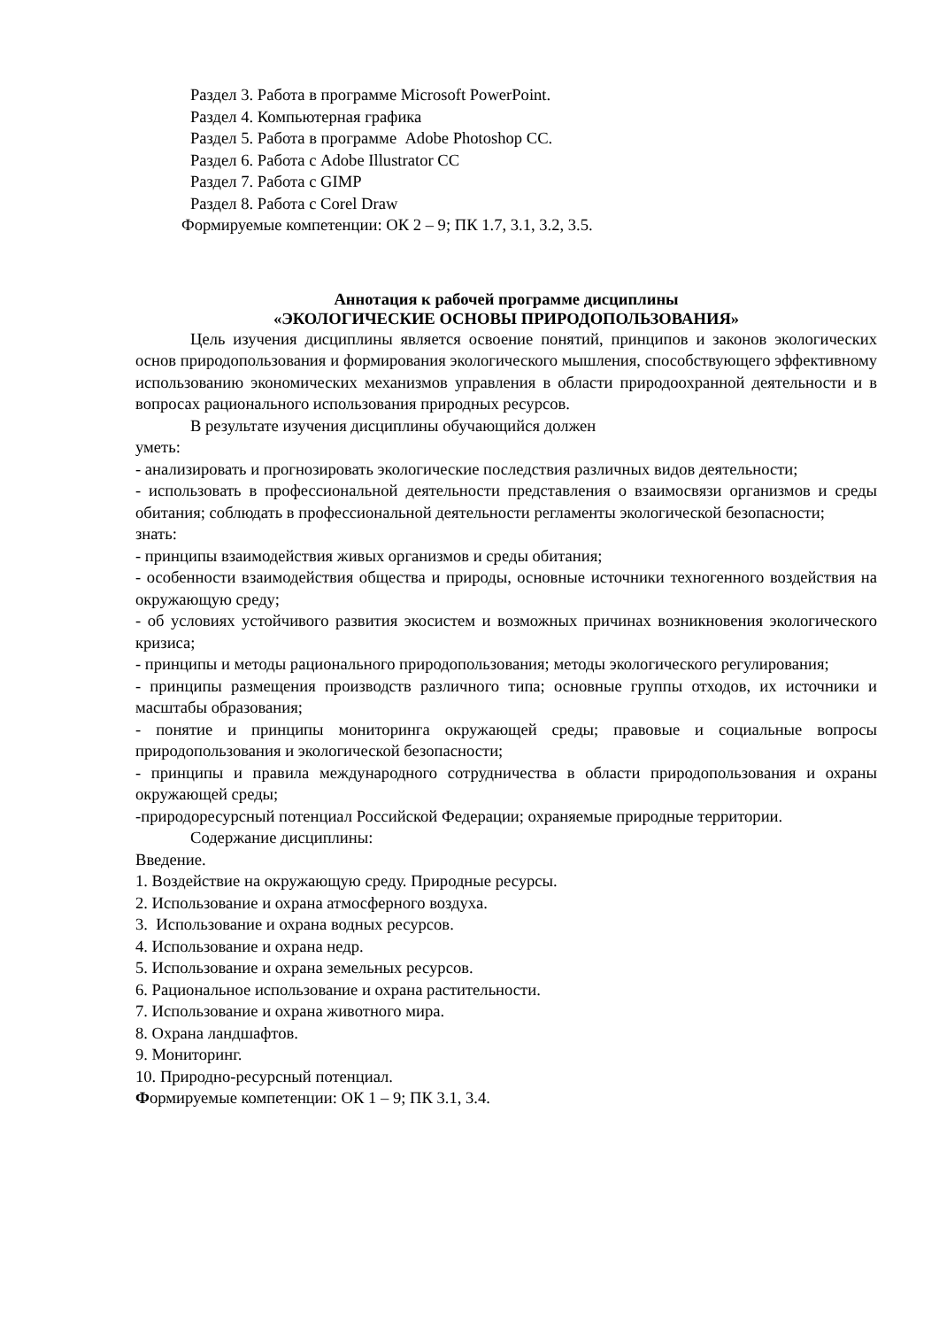Раздел 3. Работа в программе Microsoft PowerPoint.
Раздел 4. Компьютерная графика
Раздел 5. Работа в программе Adobe Photoshop CC.
Раздел 6. Работа с Adobe Illustrator CC
Раздел 7. Работа с GIMP
Раздел 8. Работа с Corel Draw
Формируемые компетенции: ОК 2 – 9; ПК 1.7, 3.1, 3.2, 3.5.
Аннотация к рабочей программе дисциплины
«ЭКОЛОГИЧЕСКИЕ ОСНОВЫ ПРИРОДОПОЛЬЗОВАНИЯ»
Цель изучения дисциплины является освоение понятий, принципов и законов экологических основ природопользования и формирования экологического мышления, способствующего эффективному использованию экономических механизмов управления в области природоохранной деятельности и в вопросах рационального использования природных ресурсов.
В результате изучения дисциплины обучающийся должен
уметь:
- анализировать и прогнозировать экологические последствия различных видов деятельности;
- использовать в профессиональной деятельности представления о взаимосвязи организмов и среды обитания; соблюдать в профессиональной деятельности регламенты экологической безопасности;
знать:
- принципы взаимодействия живых организмов и среды обитания;
- особенности взаимодействия общества и природы, основные источники техногенного воздействия на окружающую среду;
- об условиях устойчивого развития экосистем и возможных причинах возникновения экологического кризиса;
- принципы и методы рационального природопользования; методы экологического регулирования;
- принципы размещения производств различного типа; основные группы отходов, их источники и масштабы образования;
- понятие и принципы мониторинга окружающей среды; правовые и социальные вопросы природопользования и экологической безопасности;
- принципы и правила международного сотрудничества в области природопользования и охраны окружающей среды;
-природоресурсный потенциал Российской Федерации; охраняемые природные территории.
Содержание дисциплины:
Введение.
1. Воздействие на окружающую среду. Природные ресурсы.
2. Использование и охрана атмосферного воздуха.
3. Использование и охрана водных ресурсов.
4. Использование и охрана недр.
5. Использование и охрана земельных ресурсов.
6. Рациональное использование и охрана растительности.
7. Использование и охрана животного мира.
8. Охрана ландшафтов.
9. Мониторинг.
10. Природно-ресурсный потенциал.
Формируемые компетенции: ОК 1 – 9; ПК 3.1, 3.4.